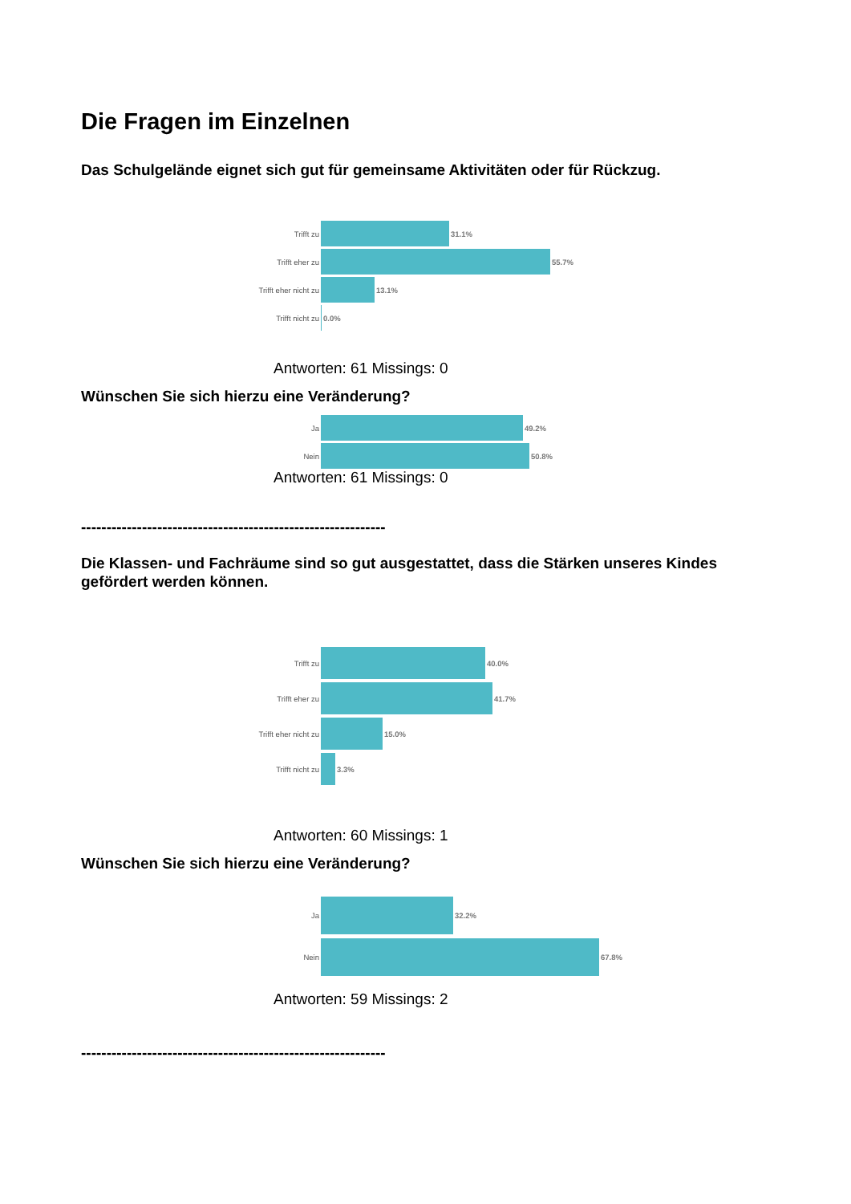Die Fragen im Einzelnen
Das Schulgelände eignet sich gut für gemeinsame Aktivitäten oder für Rückzug.
Trifft zu 31.1%
Trifft eher zu 55.7%
Trifft eher nicht zu 13.1%
Trifft nicht zu 0.0%
Antworten: 61 Missings: 0
Wünschen Sie sich hierzu eine Veränderung?
Ja 49.2%
Nein 50.8%
Antworten: 61 Missings: 0
------------------------------------------------------------
Die Klassen- und Fachräume sind so gut ausgestattet, dass die Stärken unseres Kindes gefördert werden können.
Trifft zu 40.0%
Trifft eher zu 41.7%
Trifft eher nicht zu 15.0%
Trifft nicht zu 3.3%
Antworten: 60 Missings: 1
Wünschen Sie sich hierzu eine Veränderung?
Ja 32.2%
Nein 67.8%
Antworten: 59 Missings: 2
------------------------------------------------------------